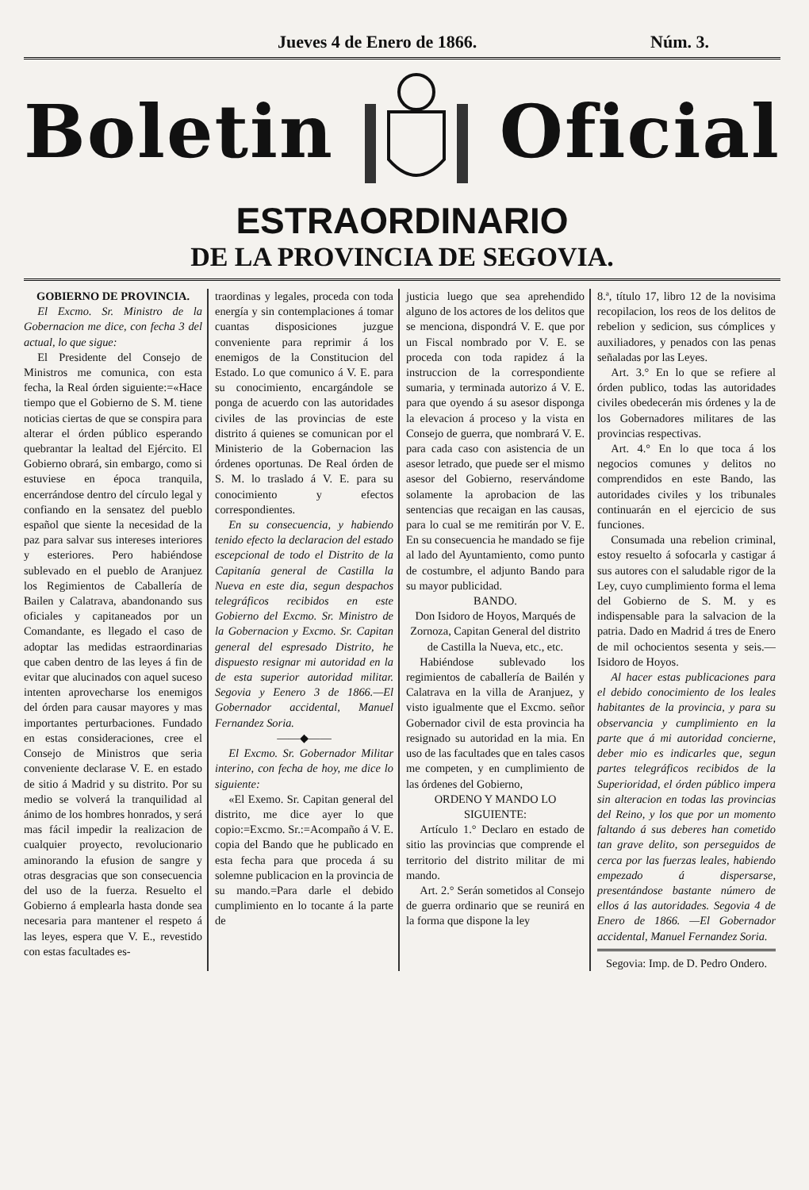Jueves 4 de Enero de 1866. Núm. 3.
Boletin Oficial
ESTRAORDINARIO
DE LA PROVINCIA DE SEGOVIA.
GOBIERNO DE PROVINCIA.
El Excmo. Sr. Ministro de la Gobernacion me dice, con fecha 3 del actual, lo que sigue:
El Presidente del Consejo de Ministros me comunica, con esta fecha, la Real órden siguiente:=«Hace tiempo que el Gobierno de S. M. tiene noticias ciertas de que se conspira para alterar el órden público esperando quebrantar la lealtad del Ejército. El Gobierno obrará, sin embargo, como si estuviese en época tranquila, encerrándose dentro del círculo legal y confiando en la sensatez del pueblo español que siente la necesidad de la paz para salvar sus intereses interiores y esteriores. Pero habiéndose sublevado en el pueblo de Aranjuez los Regimientos de Caballería de Bailen y Calatrava, abandonando sus oficiales y capitaneados por un Comandante, es llegado el caso de adoptar las medidas estraordinarias que caben dentro de las leyes á fin de evitar que alucinados con aquel suceso intenten aprovecharse los enemigos del órden para causar mayores y mas importantes perturbaciones. Fundado en estas consideraciones, cree el Consejo de Ministros que seria conveniente declarase V. E. en estado de sitio á Madrid y su distrito. Por su medio se volverá la tranquilidad al ánimo de los hombres honrados, y será mas fácil impedir la realizacion de cualquier proyecto, revolucionario aminorando la efusion de sangre y otras desgracias que son consecuencia del uso de la fuerza. Resuelto el Gobierno á emplearla hasta donde sea necesaria para mantener el respeto á las leyes, espera que V. E., revestido con estas facultades es-
traordinas y legales, proceda con toda energía y sin contemplaciones á tomar cuantas disposiciones juzgue conveniente para reprimir á los enemigos de la Constitucion del Estado. Lo que comunico á V. E. para su conocimiento, encargándole se ponga de acuerdo con las autoridades civiles de las provincias de este distrito á quienes se comunican por el Ministerio de la Gobernacion las órdenes oportunas. De Real órden de S. M. lo traslado á V. E. para su conocimiento y efectos correspondientes.
En su consecuencia, y habiendo tenido efecto la declaracion del estado escepcional de todo el Distrito de la Capitanía general de Castilla la Nueva en este dia, segun despachos telegráficos recibidos en este Gobierno del Excmo. Sr. Ministro de la Gobernacion y Excmo. Sr. Capitan general del espresado Distrito, he dispuesto resignar mi autoridad en la de esta superior autoridad militar. Segovia y Eenero 3 de 1866.—El Gobernador accidental, Manuel Fernandez Soria.
——◆——
El Excmo. Sr. Gobernador Militar interino, con fecha de hoy, me dice lo siguiente:
«El Exemo. Sr. Capitan general del distrito, me dice ayer lo que copio:=Excmo. Sr.:=Acompaño á V. E. copia del Bando que he publicado en esta fecha para que proceda á su solemne publicacion en la provincia de su mando.=Para darle el debido cumplimiento en lo tocante á la parte de
justicia luego que sea aprehendido alguno de los actores de los delitos que se menciona, dispondrá V. E. que por un Fiscal nombrado por V. E. se proceda con toda rapidez á la instruccion de la correspondiente sumaria, y terminada autorizo á V. E. para que oyendo á su asesor disponga la elevacion á proceso y la vista en Consejo de guerra, que nombrará V. E. para cada caso con asistencia de un asesor letrado, que puede ser el mismo asesor del Gobierno, reservándome solamente la aprobacion de las sentencias que recaigan en las causas, para lo cual se me remitirán por V. E. En su consecuencia he mandado se fije al lado del Ayuntamiento, como punto de costumbre, el adjunto Bando para su mayor publicidad.
BANDO.
Don Isidoro de Hoyos, Marqués de Zornoza, Capitan General del distrito de Castilla la Nueva, etc., etc.
Habiéndose sublevado los regimientos de caballería de Bailén y Calatrava en la villa de Aranjuez, y visto igualmente que el Excmo. señor Gobernador civil de esta provincia ha resignado su autoridad en la mia. En uso de las facultades que en tales casos me competen, y en cumplimiento de las órdenes del Gobierno,
ORDENO Y MANDO LO SIGUIENTE:
Artículo 1.° Declaro en estado de sitio las provincias que comprende el territorio del distrito militar de mi mando.
Art. 2.° Serán sometidos al Consejo de guerra ordinario que se reunirá en la forma que dispone la ley
8.ª, título 17, libro 12 de la novisima recopilacion, los reos de los delitos de rebelion y sedicion, sus cómplices y auxiliadores, y penados con las penas señaladas por las Leyes.
Art. 3.° En lo que se refiere al órden publico, todas las autoridades civiles obedecerán mis órdenes y la de los Gobernadores militares de las provincias respectivas.
Art. 4.° En lo que toca á los negocios comunes y delitos no comprendidos en este Bando, las autoridades civiles y los tribunales continuarán en el ejercicio de sus funciones.
Consumada una rebelion criminal, estoy resuelto á sofocarla y castigar á sus autores con el saludable rigor de la Ley, cuyo cumplimiento forma el lema del Gobierno de S. M. y es indispensable para la salvacion de la patria. Dado en Madrid á tres de Enero de mil ochocientos sesenta y seis.—Isidoro de Hoyos.
Al hacer estas publicaciones para el debido conocimiento de los leales habitantes de la provincia, y para su observancia y cumplimiento en la parte que á mi autoridad concierne, deber mio es indicarles que, segun partes telegráficos recibidos de la Superioridad, el órden público impera sin alteracion en todas las provincias del Reino, y los que por un momento faltando á sus deberes han cometido tan grave delito, son perseguidos de cerca por las fuerzas leales, habiendo empezado á dispersarse, presentándose bastante número de ellos á las autoridades. Segovia 4 de Enero de 1866. —El Gobernador accidental, Manuel Fernandez Soria.
Segovia: Imp. de D. Pedro Ondero.